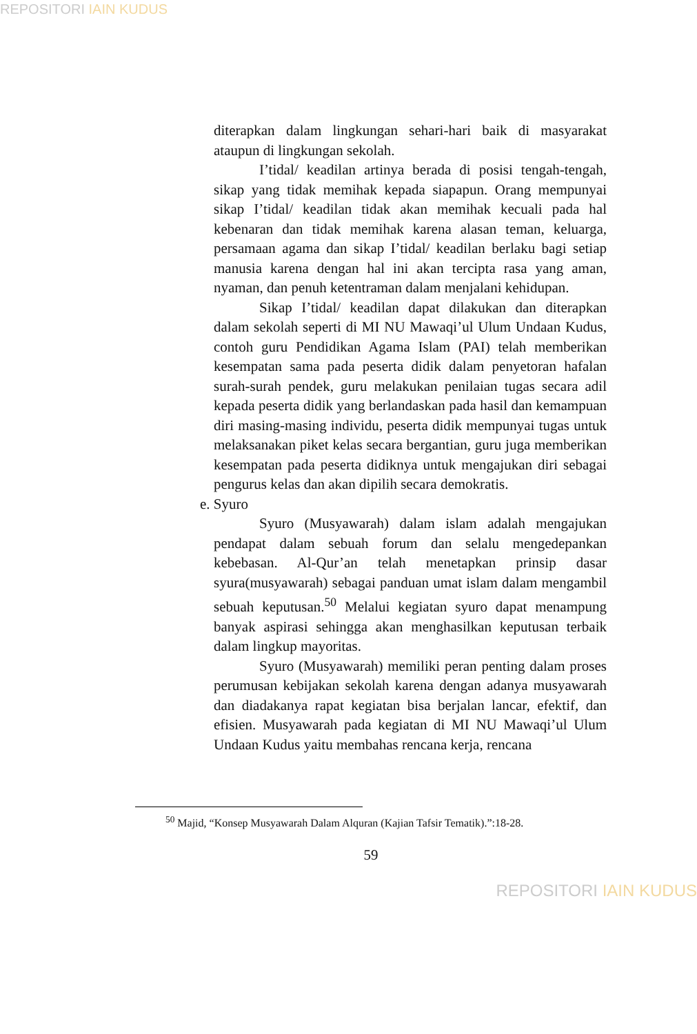REPOSITORI IAIN KUDUS
diterapkan dalam lingkungan sehari-hari baik di masyarakat ataupun di lingkungan sekolah.
I’tidal/ keadilan artinya berada di posisi tengah-tengah, sikap yang tidak memihak kepada siapapun. Orang mempunyai sikap I’tidal/ keadilan tidak akan memihak kecuali pada hal kebenaran dan tidak memihak karena alasan teman, keluarga, persamaan agama dan sikap I’tidal/ keadilan berlaku bagi setiap manusia karena dengan hal ini akan tercipta rasa yang aman, nyaman, dan penuh ketentraman dalam menjalani kehidupan.
Sikap I’tidal/ keadilan dapat dilakukan dan diterapkan dalam sekolah seperti di MI NU Mawaqi’ul Ulum Undaan Kudus, contoh guru Pendidikan Agama Islam (PAI) telah memberikan kesempatan sama pada peserta didik dalam penyetoran hafalan surah-surah pendek, guru melakukan penilaian tugas secara adil kepada peserta didik yang berlandaskan pada hasil dan kemampuan diri masing-masing individu, peserta didik mempunyai tugas untuk melaksanakan piket kelas secara bergantian, guru juga memberikan kesempatan pada peserta didiknya untuk mengajukan diri sebagai pengurus kelas dan akan dipilih secara demokratis.
e. Syuro
Syuro (Musyawarah) dalam islam adalah mengajukan pendapat dalam sebuah forum dan selalu mengedepankan kebebasan. Al-Qur’an telah menetapkan prinsip dasar syura(musyawarah) sebagai panduan umat islam dalam mengambil sebuah keputusan.<sup>50</sup> Melalui kegiatan syuro dapat menampung banyak aspirasi sehingga akan menghasilkan keputusan terbaik dalam lingkup mayoritas.
Syuro (Musyawarah) memiliki peran penting dalam proses perumusan kebijakan sekolah karena dengan adanya musyawarah dan diadakanya rapat kegiatan bisa berjalan lancar, efektif, dan efisien. Musyawarah pada kegiatan di MI NU Mawaqi’ul Ulum Undaan Kudus yaitu membahas rencana kerja, rencana
<sup>50</sup> Majid, “Konsep Musyawarah Dalam Alquran (Kajian Tafsir Tematik).”:18-28.
59
REPOSITORI IAIN KUDUS